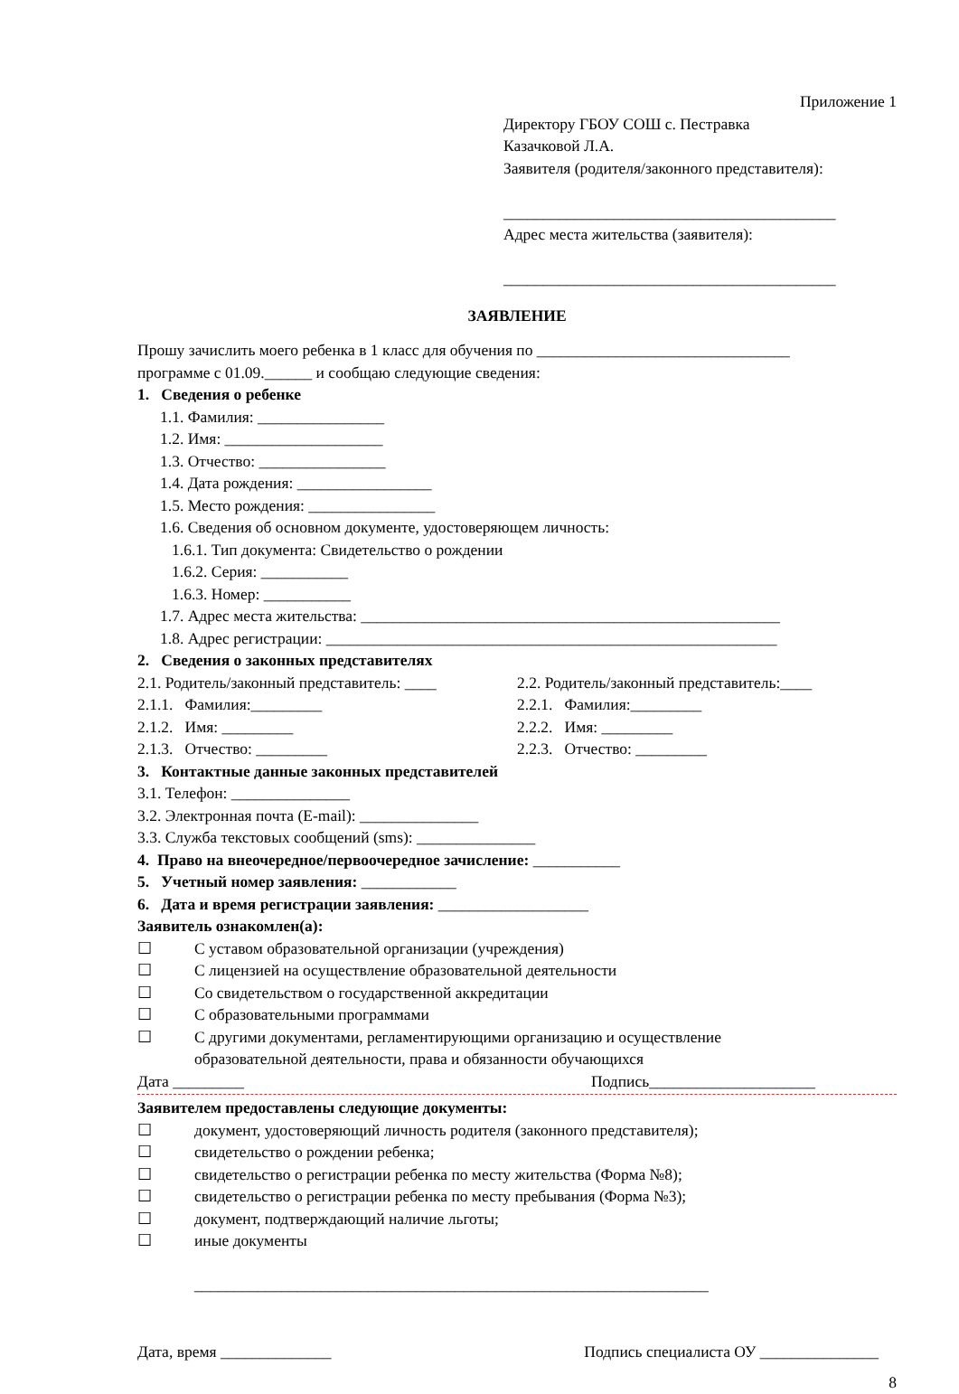Приложение 1
Директору ГБОУ СОШ с. Пестравка
Казачковой Л.А.
Заявителя (родителя/законного представителя):
__________________________________________
Адрес места жительства (заявителя):
__________________________________________
ЗАЯВЛЕНИЕ
Прошу зачислить моего ребенка в 1 класс для обучения по ________________________________
программе с 01.09.______ и сообщаю следующие сведения:
1. Сведения о ребенке
1.1. Фамилия: ________________
1.2. Имя: ____________________
1.3. Отчество: ________________
1.4. Дата рождения: _________________
1.5. Место рождения: ________________
1.6. Сведения об основном документе, удостоверяющем личность:
1.6.1. Тип документа: Свидетельство о рождении
1.6.2. Серия: ___________
1.6.3. Номер: ___________
1.7. Адрес места жительства: _____________________________________________________
1.8. Адрес регистрации: _________________________________________________________
2. Сведения о законных представителях
2.1. Родитель/законный представитель: ____
2.1.1. Фамилия:_________
2.1.2. Имя: _________
2.1.3. Отчество: _________
2.2. Родитель/законный представитель:____
2.2.1. Фамилия:_________
2.2.2. Имя: _________
2.2.3. Отчество: _________
3. Контактные данные законных представителей
3.1. Телефон: _______________
3.2. Электронная почта (E-mail): _______________
3.3. Служба текстовых сообщений (sms): _______________
4. Право на внеочередное/первоочередное зачисление: ___________
5. Учетный номер заявления: ____________
6. Дата и время регистрации заявления: ___________________
Заявитель ознакомлен(а):
☐ С уставом образовательной организации (учреждения)
☐ С лицензией на осуществление образовательной деятельности
☐ Со свидетельством о государственной аккредитации
☐ С образовательными программами
☐ С другими документами, регламентирующими организацию и осуществление
образовательной деятельности, права и обязанности обучающихся
Дата _________ Подпись_____________________
Заявителем предоставлены следующие документы:
☐ документ, удостоверяющий личность родителя (законного представителя);
☐ свидетельство о рождении ребенка;
☐ свидетельство о регистрации ребенка по месту жительства (Форма №8);
☐ свидетельство о регистрации ребенка по месту пребывания (Форма №3);
☐ документ, подтверждающий наличие льготы;
☐ иные документы
_________________________________________________________________
Дата, время ______________ Подпись специалиста ОУ _______________
8